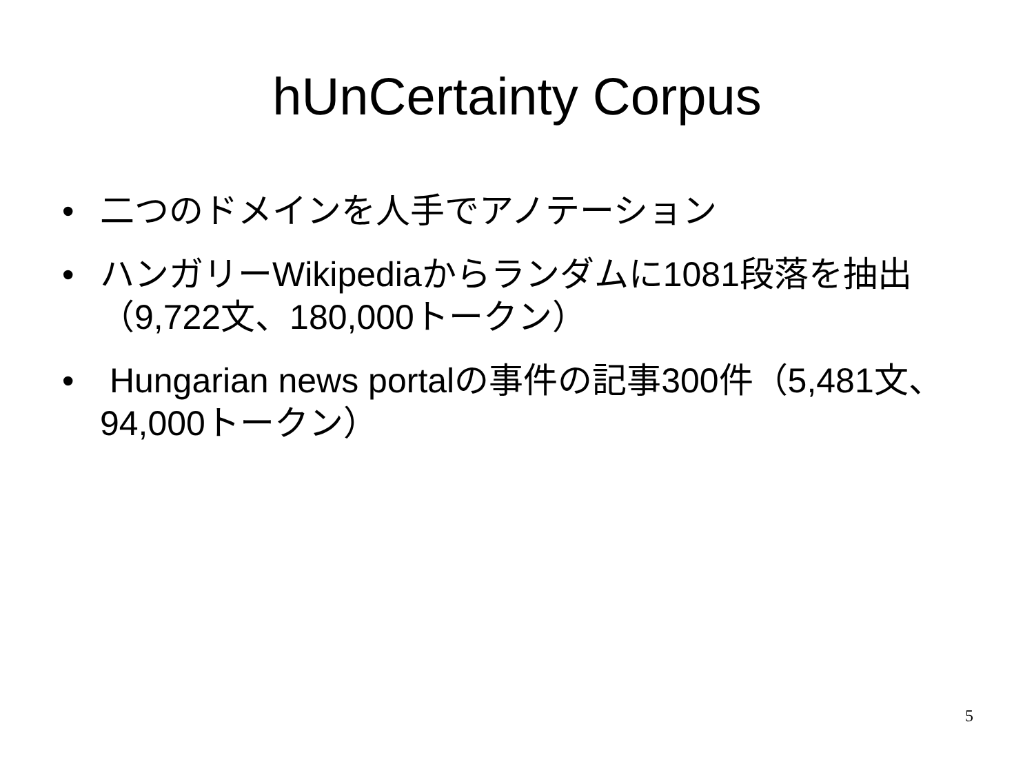hUnCertainty Corpus
• 二つのドメインを人手でアノテーション
• ハンガリーWikipediaからランダムに1081段落を抽出（9,722文、180,000トークン）
• Hungarian news portalの事件の記事300件（5,481文、94,000トークン）
5